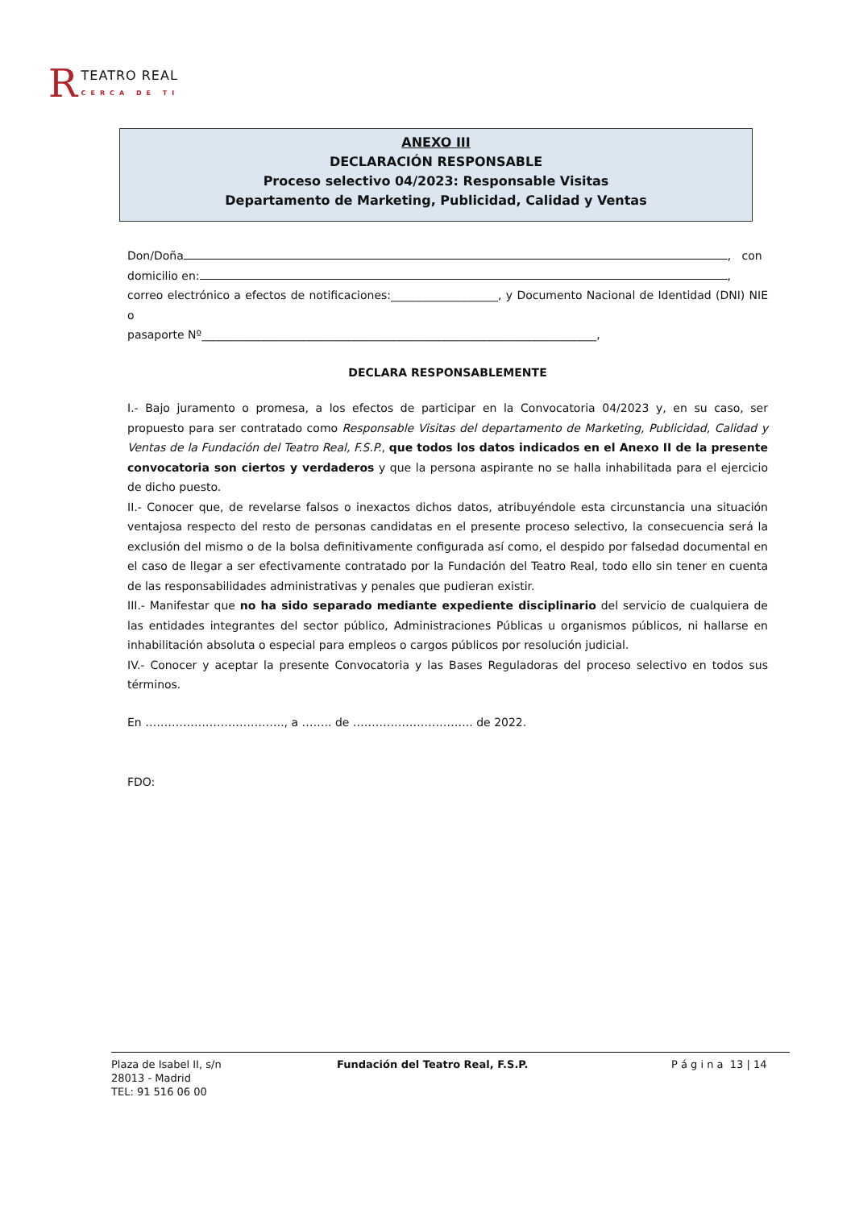R TEATRO REAL
CERCA DE TI
ANEXO III
DECLARACIÓN RESPONSABLE
Proceso selectivo 04/2023: Responsable Visitas
Departamento de Marketing, Publicidad, Calidad y Ventas
Don/Doña , con
domicilio en: ,
correo electrónico a efectos de notificaciones:___________________, y Documento Nacional de Identidad (DNI) NIE o
pasaporte Nº______________________________________________________________________,
DECLARA RESPONSABLEMENTE
I.- Bajo juramento o promesa, a los efectos de participar en la Convocatoria 04/2023 y, en su caso, ser propuesto para ser contratado como Responsable Visitas del departamento de Marketing, Publicidad, Calidad y Ventas de la Fundación del Teatro Real, F.S.P., que todos los datos indicados en el Anexo II de la presente convocatoria son ciertos y verdaderos y que la persona aspirante no se halla inhabilitada para el ejercicio de dicho puesto.
II.- Conocer que, de revelarse falsos o inexactos dichos datos, atribuyéndole esta circunstancia una situación ventajosa respecto del resto de personas candidatas en el presente proceso selectivo, la consecuencia será la exclusión del mismo o de la bolsa definitivamente configurada así como, el despido por falsedad documental en el caso de llegar a ser efectivamente contratado por la Fundación del Teatro Real, todo ello sin tener en cuenta de las responsabilidades administrativas y penales que pudieran existir.
III.- Manifestar que no ha sido separado mediante expediente disciplinario del servicio de cualquiera de las entidades integrantes del sector público, Administraciones Públicas u organismos públicos, ni hallarse en inhabilitación absoluta o especial para empleos o cargos públicos por resolución judicial.
IV.- Conocer y aceptar la presente Convocatoria y las Bases Reguladoras del proceso selectivo en todos sus términos.
En ………………………………., a …….. de ………………………….. de 2022.
FDO:
Plaza de Isabel II, s/n
28013 - Madrid
TEL: 91 516 06 00
Fundación del Teatro Real, F.S.P. P á g i n a 13 | 14